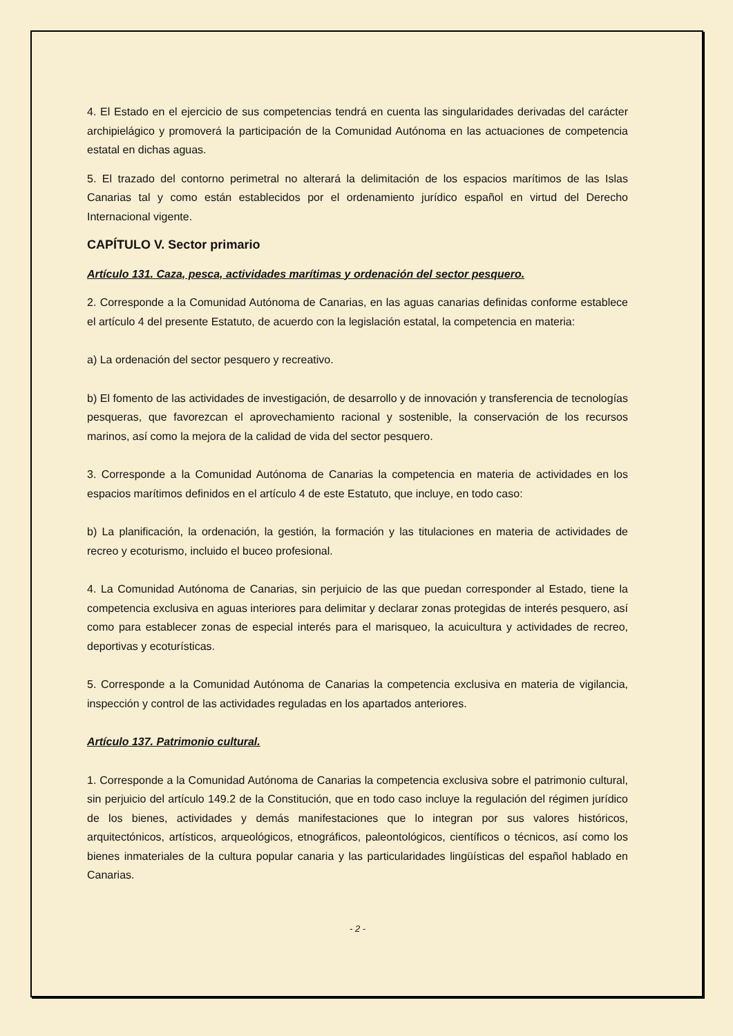4. El Estado en el ejercicio de sus competencias tendrá en cuenta las singularidades derivadas del carácter archipielágico y promoverá la participación de la Comunidad Autónoma en las actuaciones de competencia estatal en dichas aguas.
5. El trazado del contorno perimetral no alterará la delimitación de los espacios marítimos de las Islas Canarias tal y como están establecidos por el ordenamiento jurídico español en virtud del Derecho Internacional vigente.
CAPÍTULO V. Sector primario
Artículo 131. Caza, pesca, actividades marítimas y ordenación del sector pesquero.
2. Corresponde a la Comunidad Autónoma de Canarias, en las aguas canarias definidas conforme establece el artículo 4 del presente Estatuto, de acuerdo con la legislación estatal, la competencia en materia:
a) La ordenación del sector pesquero y recreativo.
b) El fomento de las actividades de investigación, de desarrollo y de innovación y transferencia de tecnologías pesqueras, que favorezcan el aprovechamiento racional y sostenible, la conservación de los recursos marinos, así como la mejora de la calidad de vida del sector pesquero.
3. Corresponde a la Comunidad Autónoma de Canarias la competencia en materia de actividades en los espacios marítimos definidos en el artículo 4 de este Estatuto, que incluye, en todo caso:
b) La planificación, la ordenación, la gestión, la formación y las titulaciones en materia de actividades de recreo y ecoturismo, incluido el buceo profesional.
4. La Comunidad Autónoma de Canarias, sin perjuicio de las que puedan corresponder al Estado, tiene la competencia exclusiva en aguas interiores para delimitar y declarar zonas protegidas de interés pesquero, así como para establecer zonas de especial interés para el marisqueo, la acuicultura y actividades de recreo, deportivas y ecoturísticas.
5. Corresponde a la Comunidad Autónoma de Canarias la competencia exclusiva en materia de vigilancia, inspección y control de las actividades reguladas en los apartados anteriores.
Artículo 137. Patrimonio cultural.
1. Corresponde a la Comunidad Autónoma de Canarias la competencia exclusiva sobre el patrimonio cultural, sin perjuicio del artículo 149.2 de la Constitución, que en todo caso incluye la regulación del régimen jurídico de los bienes, actividades y demás manifestaciones que lo integran por sus valores históricos, arquitectónicos, artísticos, arqueológicos, etnográficos, paleontológicos, científicos o técnicos, así como los bienes inmateriales de la cultura popular canaria y las particularidades lingüísticas del español hablado en Canarias.
- 2 -